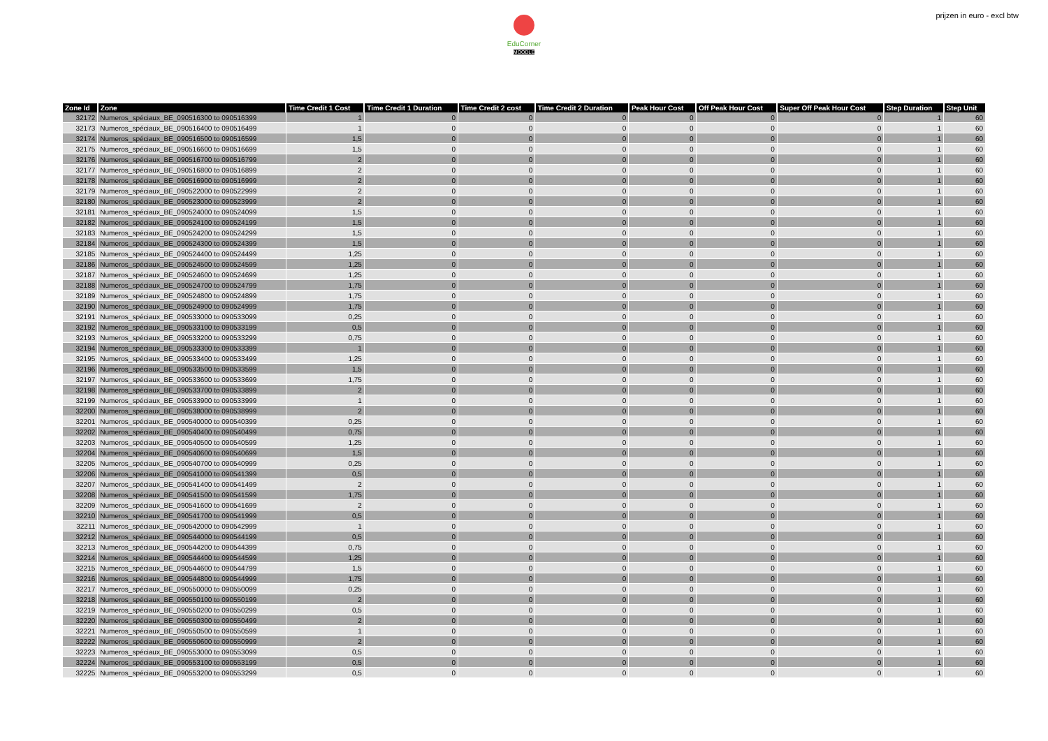EduCorner
MOODLE
prijzen in euro - excl btw
| Zone Id | Zone | Time Credit 1 Cost | Time Credit 1 Duration | Time Credit 2 cost | Time Credit 2 Duration | Peak Hour Cost | Off Peak Hour Cost | Super Off Peak Hour Cost | Step Duration | Step Unit |
| --- | --- | --- | --- | --- | --- | --- | --- | --- | --- | --- |
| 32172 | Numeros_spéciaux_BE_090516300 to 090516399 | 1 | 0 | 0 | 0 | 0 | 0 | 0 | 1 | 60 |
| 32173 | Numeros_spéciaux_BE_090516400 to 090516499 | 1 | 0 | 0 | 0 | 0 | 0 | 0 | 1 | 60 |
| 32174 | Numeros_spéciaux_BE_090516500 to 090516599 | 1,5 | 0 | 0 | 0 | 0 | 0 | 0 | 1 | 60 |
| 32175 | Numeros_spéciaux_BE_090516600 to 090516699 | 1,5 | 0 | 0 | 0 | 0 | 0 | 0 | 1 | 60 |
| 32176 | Numeros_spéciaux_BE_090516700 to 090516799 | 2 | 0 | 0 | 0 | 0 | 0 | 0 | 1 | 60 |
| 32177 | Numeros_spéciaux_BE_090516800 to 090516899 | 2 | 0 | 0 | 0 | 0 | 0 | 0 | 1 | 60 |
| 32178 | Numeros_spéciaux_BE_090516900 to 090516999 | 2 | 0 | 0 | 0 | 0 | 0 | 0 | 1 | 60 |
| 32179 | Numeros_spéciaux_BE_090522000 to 090522999 | 2 | 0 | 0 | 0 | 0 | 0 | 0 | 1 | 60 |
| 32180 | Numeros_spéciaux_BE_090523000 to 090523999 | 2 | 0 | 0 | 0 | 0 | 0 | 0 | 1 | 60 |
| 32181 | Numeros_spéciaux_BE_090524000 to 090524099 | 1,5 | 0 | 0 | 0 | 0 | 0 | 0 | 1 | 60 |
| 32182 | Numeros_spéciaux_BE_090524100 to 090524199 | 1,5 | 0 | 0 | 0 | 0 | 0 | 0 | 1 | 60 |
| 32183 | Numeros_spéciaux_BE_090524200 to 090524299 | 1,5 | 0 | 0 | 0 | 0 | 0 | 0 | 1 | 60 |
| 32184 | Numeros_spéciaux_BE_090524300 to 090524399 | 1,5 | 0 | 0 | 0 | 0 | 0 | 0 | 1 | 60 |
| 32185 | Numeros_spéciaux_BE_090524400 to 090524499 | 1,25 | 0 | 0 | 0 | 0 | 0 | 0 | 1 | 60 |
| 32186 | Numeros_spéciaux_BE_090524500 to 090524599 | 1,25 | 0 | 0 | 0 | 0 | 0 | 0 | 1 | 60 |
| 32187 | Numeros_spéciaux_BE_090524600 to 090524699 | 1,25 | 0 | 0 | 0 | 0 | 0 | 0 | 1 | 60 |
| 32188 | Numeros_spéciaux_BE_090524700 to 090524799 | 1,75 | 0 | 0 | 0 | 0 | 0 | 0 | 1 | 60 |
| 32189 | Numeros_spéciaux_BE_090524800 to 090524899 | 1,75 | 0 | 0 | 0 | 0 | 0 | 0 | 1 | 60 |
| 32190 | Numeros_spéciaux_BE_090524900 to 090524999 | 1,75 | 0 | 0 | 0 | 0 | 0 | 0 | 1 | 60 |
| 32191 | Numeros_spéciaux_BE_090533000 to 090533099 | 0,25 | 0 | 0 | 0 | 0 | 0 | 0 | 1 | 60 |
| 32192 | Numeros_spéciaux_BE_090533100 to 090533199 | 0,5 | 0 | 0 | 0 | 0 | 0 | 0 | 1 | 60 |
| 32193 | Numeros_spéciaux_BE_090533200 to 090533299 | 0,75 | 0 | 0 | 0 | 0 | 0 | 0 | 1 | 60 |
| 32194 | Numeros_spéciaux_BE_090533300 to 090533399 | 1 | 0 | 0 | 0 | 0 | 0 | 0 | 1 | 60 |
| 32195 | Numeros_spéciaux_BE_090533400 to 090533499 | 1,25 | 0 | 0 | 0 | 0 | 0 | 0 | 1 | 60 |
| 32196 | Numeros_spéciaux_BE_090533500 to 090533599 | 1,5 | 0 | 0 | 0 | 0 | 0 | 0 | 1 | 60 |
| 32197 | Numeros_spéciaux_BE_090533600 to 090533699 | 1,75 | 0 | 0 | 0 | 0 | 0 | 0 | 1 | 60 |
| 32198 | Numeros_spéciaux_BE_090533700 to 090533899 | 2 | 0 | 0 | 0 | 0 | 0 | 0 | 1 | 60 |
| 32199 | Numeros_spéciaux_BE_090533900 to 090533999 | 1 | 0 | 0 | 0 | 0 | 0 | 0 | 1 | 60 |
| 32200 | Numeros_spéciaux_BE_090538000 to 090538999 | 2 | 0 | 0 | 0 | 0 | 0 | 0 | 1 | 60 |
| 32201 | Numeros_spéciaux_BE_090540000 to 090540399 | 0,25 | 0 | 0 | 0 | 0 | 0 | 0 | 1 | 60 |
| 32202 | Numeros_spéciaux_BE_090540400 to 090540499 | 0,75 | 0 | 0 | 0 | 0 | 0 | 0 | 1 | 60 |
| 32203 | Numeros_spéciaux_BE_090540500 to 090540599 | 1,25 | 0 | 0 | 0 | 0 | 0 | 0 | 1 | 60 |
| 32204 | Numeros_spéciaux_BE_090540600 to 090540699 | 1,5 | 0 | 0 | 0 | 0 | 0 | 0 | 1 | 60 |
| 32205 | Numeros_spéciaux_BE_090540700 to 090540999 | 0,25 | 0 | 0 | 0 | 0 | 0 | 0 | 1 | 60 |
| 32206 | Numeros_spéciaux_BE_090541000 to 090541399 | 0,5 | 0 | 0 | 0 | 0 | 0 | 0 | 1 | 60 |
| 32207 | Numeros_spéciaux_BE_090541400 to 090541499 | 2 | 0 | 0 | 0 | 0 | 0 | 0 | 1 | 60 |
| 32208 | Numeros_spéciaux_BE_090541500 to 090541599 | 1,75 | 0 | 0 | 0 | 0 | 0 | 0 | 1 | 60 |
| 32209 | Numeros_spéciaux_BE_090541600 to 090541699 | 2 | 0 | 0 | 0 | 0 | 0 | 0 | 1 | 60 |
| 32210 | Numeros_spéciaux_BE_090541700 to 090541999 | 0,5 | 0 | 0 | 0 | 0 | 0 | 0 | 1 | 60 |
| 32211 | Numeros_spéciaux_BE_090542000 to 090542999 | 1 | 0 | 0 | 0 | 0 | 0 | 0 | 1 | 60 |
| 32212 | Numeros_spéciaux_BE_090544000 to 090544199 | 0,5 | 0 | 0 | 0 | 0 | 0 | 0 | 1 | 60 |
| 32213 | Numeros_spéciaux_BE_090544200 to 090544399 | 0,75 | 0 | 0 | 0 | 0 | 0 | 0 | 1 | 60 |
| 32214 | Numeros_spéciaux_BE_090544400 to 090544599 | 1,25 | 0 | 0 | 0 | 0 | 0 | 0 | 1 | 60 |
| 32215 | Numeros_spéciaux_BE_090544600 to 090544799 | 1,5 | 0 | 0 | 0 | 0 | 0 | 0 | 1 | 60 |
| 32216 | Numeros_spéciaux_BE_090544800 to 090544999 | 1,75 | 0 | 0 | 0 | 0 | 0 | 0 | 1 | 60 |
| 32217 | Numeros_spéciaux_BE_090550000 to 090550099 | 0,25 | 0 | 0 | 0 | 0 | 0 | 0 | 1 | 60 |
| 32218 | Numeros_spéciaux_BE_090550100 to 090550199 | 2 | 0 | 0 | 0 | 0 | 0 | 0 | 1 | 60 |
| 32219 | Numeros_spéciaux_BE_090550200 to 090550299 | 0,5 | 0 | 0 | 0 | 0 | 0 | 0 | 1 | 60 |
| 32220 | Numeros_spéciaux_BE_090550300 to 090550499 | 2 | 0 | 0 | 0 | 0 | 0 | 0 | 1 | 60 |
| 32221 | Numeros_spéciaux_BE_090550500 to 090550599 | 1 | 0 | 0 | 0 | 0 | 0 | 0 | 1 | 60 |
| 32222 | Numeros_spéciaux_BE_090550600 to 090550999 | 2 | 0 | 0 | 0 | 0 | 0 | 0 | 1 | 60 |
| 32223 | Numeros_spéciaux_BE_090553000 to 090553099 | 0,5 | 0 | 0 | 0 | 0 | 0 | 0 | 1 | 60 |
| 32224 | Numeros_spéciaux_BE_090553100 to 090553199 | 0,5 | 0 | 0 | 0 | 0 | 0 | 0 | 1 | 60 |
| 32225 | Numeros_spéciaux_BE_090553200 to 090553299 | 0,5 | 0 | 0 | 0 | 0 | 0 | 0 | 1 | 60 |